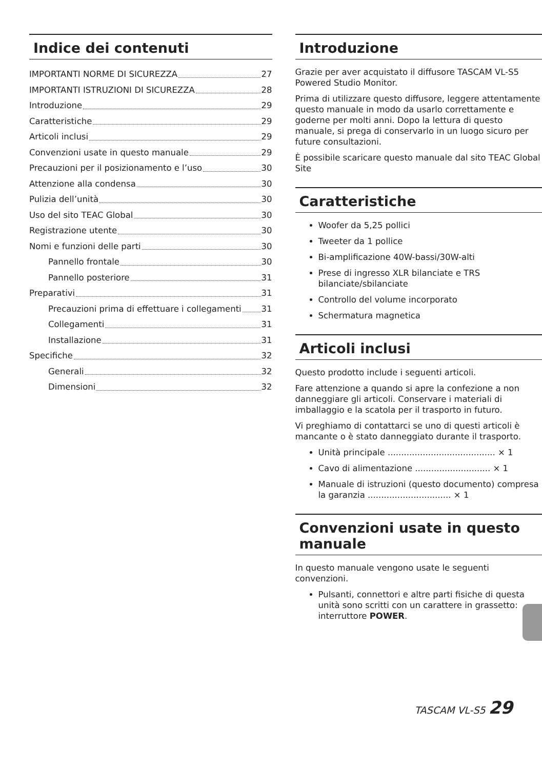Indice dei contenuti
IMPORTANTI NORME DI SICUREZZA 27
IMPORTANTI ISTRUZIONI DI SICUREZZA 28
Introduzione 29
Caratteristiche 29
Articoli inclusi 29
Convenzioni usate in questo manuale 29
Precauzioni per il posizionamento e l’uso 30
Attenzione alla condensa 30
Pulizia dell’unità 30
Uso del sito TEAC Global 30
Registrazione utente 30
Nomi e funzioni delle parti 30
Pannello frontale 30
Pannello posteriore 31
Preparativi 31
Precauzioni prima di effettuare i collegamenti 31
Collegamenti 31
Installazione 31
Specifiche 32
Generali 32
Dimensioni 32
Introduzione
Grazie per aver acquistato il diffusore TASCAM VL-S5 Powered Studio Monitor.
Prima di utilizzare questo diffusore, leggere attentamente questo manuale in modo da usarlo correttamente e goderne per molti anni. Dopo la lettura di questo manuale, si prega di conservarlo in un luogo sicuro per future consultazioni.
È possibile scaricare questo manuale dal sito TEAC Global Site
Caratteristiche
Woofer da 5,25 pollici
Tweeter da 1 pollice
Bi-amplificazione 40W-bassi/30W-alti
Prese di ingresso XLR bilanciate e TRS bilanciate/sbilanciate
Controllo del volume incorporato
Schermatura magnetica
Articoli inclusi
Questo prodotto include i seguenti articoli.
Fare attenzione a quando si apre la confezione a non danneggiare gli articoli. Conservare i materiali di imballaggio e la scatola per il trasporto in futuro.
Vi preghiamo di contattarci se uno di questi articoli è mancante o è stato danneggiato durante il trasporto.
Unità principale ........................................ × 1
Cavo di alimentazione ............................ × 1
Manuale di istruzioni (questo documento) compresa la garanzia ............................... × 1
Convenzioni usate in questo manuale
In questo manuale vengono usate le seguenti convenzioni.
Pulsanti, connettori e altre parti fisiche di questa unità sono scritti con un carattere in grassetto: interruttore POWER.
TASCAM VL-S5 29